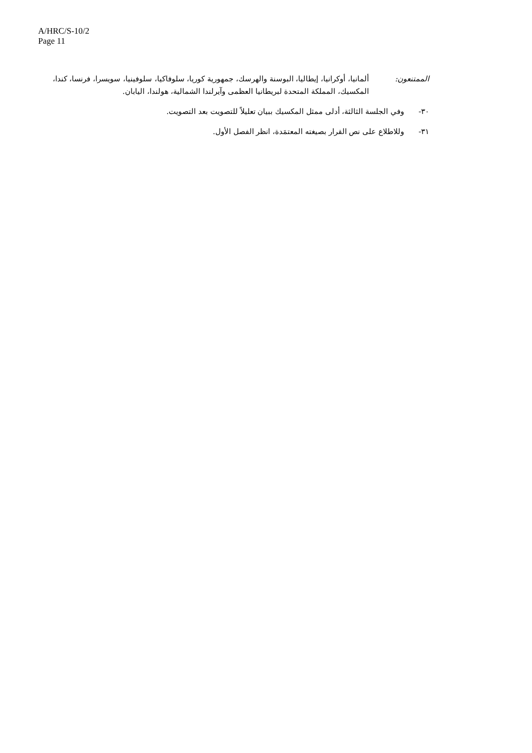A/HRC/S-10/2
Page 11
الممتنعون: ألمانيا، أوكرانيا، إيطاليا، البوسنة والهرسك، جمهورية كوريا، سلوفاكيا، سلوفينيا، سويسرا، فرنسا، كندا، المكسيك، المملكة المتحدة لبريطانيا العظمى وآيرلندا الشمالية، هولندا، اليابان.
٣٠- وفي الجلسة الثالثة، أدلى ممثل المكسيك ببيان تعليلاً للتصويت بعد التصويت.
٣١- وللاطلاع على نص القرار بصيغته المعتمَدة، انظر الفصل الأول.